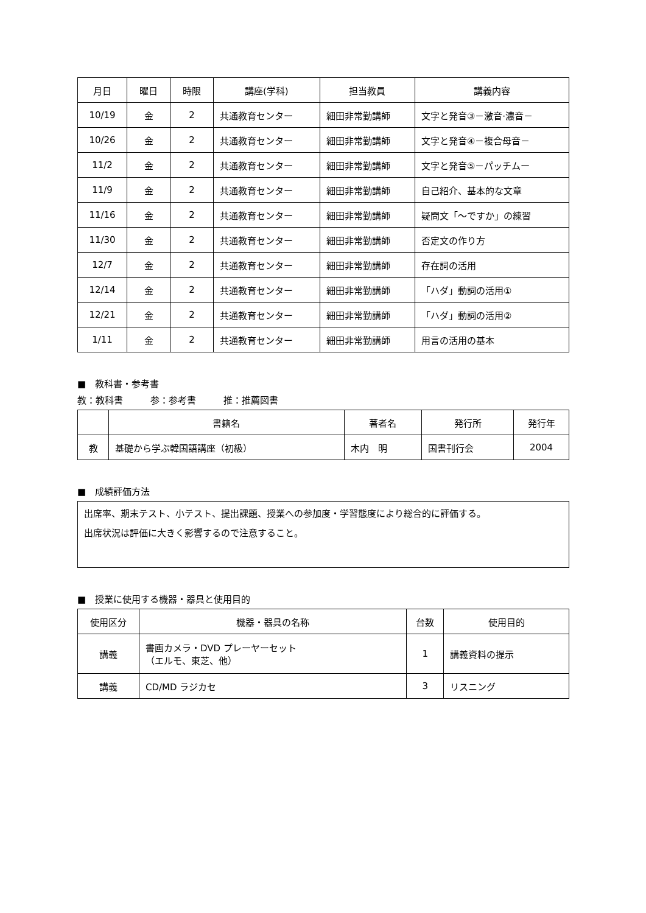| 月日 | 曜日 | 時限 | 講座(学科) | 担当教員 | 講義内容 |
| --- | --- | --- | --- | --- | --- |
| 10/19 | 金 | 2 | 共通教育センター | 細田非常勤講師 | 文字と発音③－激音·濃音－ |
| 10/26 | 金 | 2 | 共通教育センター | 細田非常勤講師 | 文字と発音④－複合母音－ |
| 11/2 | 金 | 2 | 共通教育センター | 細田非常勤講師 | 文字と発音⑤－パッチムー |
| 11/9 | 金 | 2 | 共通教育センター | 細田非常勤講師 | 自己紹介、基本的な文章 |
| 11/16 | 金 | 2 | 共通教育センター | 細田非常勤講師 | 疑問文「～ですか」の練習 |
| 11/30 | 金 | 2 | 共通教育センター | 細田非常勤講師 | 否定文の作り方 |
| 12/7 | 金 | 2 | 共通教育センター | 細田非常勤講師 | 存在詞の活用 |
| 12/14 | 金 | 2 | 共通教育センター | 細田非常勤講師 | 「ハダ」動詞の活用① |
| 12/21 | 金 | 2 | 共通教育センター | 細田非常勤講師 | 「ハダ」動詞の活用② |
| 1/11 | 金 | 2 | 共通教育センター | 細田非常勤講師 | 用言の活用の基本 |
■　教科書・参考書
教：教科書　　　参：参考書　　　推：推薦図書
| | 書籍名 | 著者名 | 発行所 | 発行年 |
| --- | --- | --- | --- | --- |
| 教 | 基礎から学ぶ韓国語講座（初級） | 木内 明 | 国書刊行会 | 2004 |
■　成績評価方法
出席率、期末テスト、小テスト、提出課題、授業への参加度・学習態度により総合的に評価する。
出席状況は評価に大きく影響するので注意すること。
■　授業に使用する機器・器具と使用目的
| 使用区分 | 機器・器具の名称 | 台数 | 使用目的 |
| --- | --- | --- | --- |
| 講義 | 書画カメラ・DVD プレーヤーセット （エルモ、東芝、他） | 1 | 講義資料の提示 |
| 講義 | CD/MD ラジカセ | 3 | リスニング |